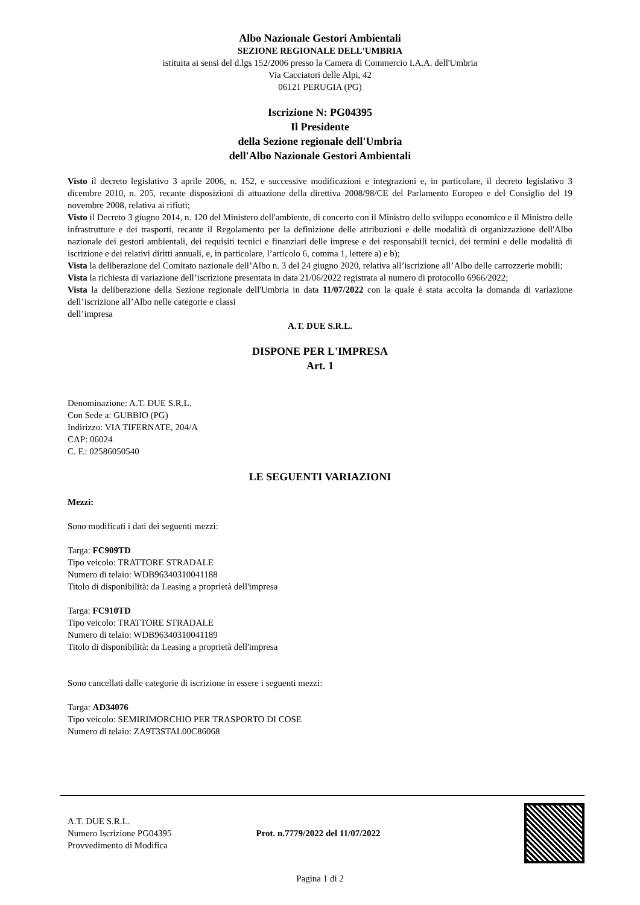Albo Nazionale Gestori Ambientali
SEZIONE REGIONALE DELL'UMBRIA
istituita ai sensi del d.lgs 152/2006 presso la Camera di Commercio I.A.A. dell'Umbria
Via Cacciatori delle Alpi, 42
06121 PERUGIA (PG)
Iscrizione N: PG04395
Il Presidente
della Sezione regionale dell'Umbria
dell'Albo Nazionale Gestori Ambientali
Visto il decreto legislativo 3 aprile 2006, n. 152, e successive modificazioni e integrazioni e, in particolare, il decreto legislativo 3 dicembre 2010, n. 205, recante disposizioni di attuazione della direttiva 2008/98/CE del Parlamento Europeo e del Consiglio del 19 novembre 2008, relativa ai rifiuti;
Visto il Decreto 3 giugno 2014, n. 120 del Ministero dell'ambiente, di concerto con il Ministro dello sviluppo economico e il Ministro delle infrastrutture e dei trasporti, recante il Regolamento per la definizione delle attribuzioni e delle modalità di organizzazione dell'Albo nazionale dei gestori ambientali, dei requisiti tecnici e finanziari delle imprese e dei responsabili tecnici, dei termini e delle modalità di iscrizione e dei relativi diritti annuali, e, in particolare, l’articolo 6, comma 1, lettere a) e b);
Vista la deliberazione del Comitato nazionale dell’Albo n. 3 del 24 giugno 2020, relativa all’iscrizione all’Albo delle carrozzerie mobili;
Vista la richiesta di variazione dell’iscrizione presentata in data 21/06/2022 registrata al numero di protocollo 6966/2022;
Vista la deliberazione della Sezione regionale dell'Umbria in data 11/07/2022 con la quale è stata accolta la domanda di variazione dell’iscrizione all’Albo nelle categorie e classi
dell’impresa
A.T. DUE S.R.L.
DISPONE PER L'IMPRESA
Art. 1
Denominazione: A.T. DUE S.R.L.
Con Sede a: GUBBIO (PG)
Indirizzo: VIA TIFERNATE, 204/A
CAP: 06024
C. F.: 02586050540
LE SEGUENTI VARIAZIONI
Mezzi:
Sono modificati i dati dei seguenti mezzi:
Targa: FC909TD
Tipo veicolo: TRATTORE STRADALE
Numero di telaio: WDB96340310041188
Titolo di disponibilità: da Leasing a proprietà dell'impresa
Targa: FC910TD
Tipo veicolo: TRATTORE STRADALE
Numero di telaio: WDB96340310041189
Titolo di disponibilità: da Leasing a proprietà dell'impresa
Sono cancellati dalle categorie di iscrizione in essere i seguenti mezzi:
Targa: AD34076
Tipo veicolo: SEMIRIMORCHIO PER TRASPORTO DI COSE
Numero di telaio: ZA9T3STAL00C86068
A.T. DUE S.R.L.
Numero Iscrizione PG04395
Provvedimento di Modifica
Prot. n.7779/2022 del 11/07/2022
Pagina 1 di 2